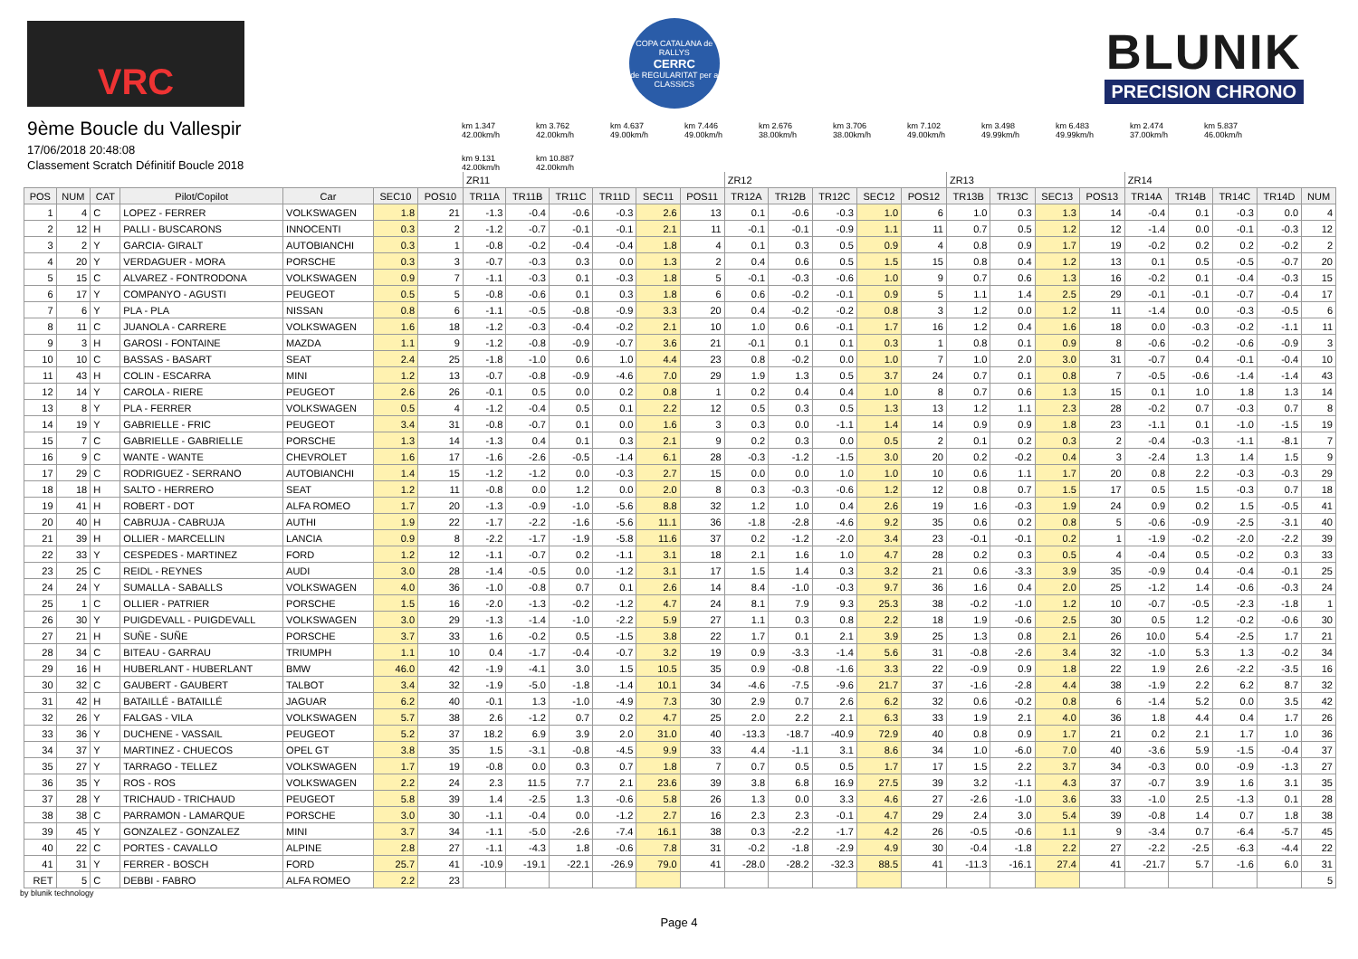VRC
COPA CATALANA de RALLYS
CERRC
de REGULARITAT per a CLASSICS
BLUNIK
PRECISION CHRONO
9ème Boucle du Vallespir
17/06/2018 20:48:08
Classement Scratch Définitif Boucle 2018
km 1.347 42.00km/h km 3.762 42.00km/h km 4.637 49.00km/h km 7.446 49.00km/h km 2.676 38.00km/h km 3.706 38.00km/h km 7.102 49.00km/h km 3.498 49.99km/h km 6.483 49.99km/h km 2.474 37.00km/h km 5.837 46.00km/h km 9.131 42.00km/h km 10.887 42.00km/h
| | | | | | | | ZR11 | | | | | | ZR12 | | | | | ZR13 | | | | ZR14 | | | | |
| --- | --- | --- | --- | --- | --- | --- | --- | --- | --- | --- | --- | --- | --- | --- | --- | --- | --- | --- | --- | --- | --- | --- | --- | --- | --- | --- |
| POS | NUM | CAT | Pilot/Copilot | Car | SEC10 | POS10 | TR11A | TR11B | TR11C | TR11D | SEC11 | POS11 | TR12A | TR12B | TR12C | SEC12 | POS12 | TR13B | TR13C | SEC13 | POS13 | TR14A | TR14B | TR14C | TR14D | NUM |
| 1 | 4 | C | LOPEZ - FERRER | VOLKSWAGEN | 1.8 | 21 | -1.3 | -0.4 | -0.6 | -0.3 | 2.6 | 13 | 0.1 | -0.6 | -0.3 | 1.0 | 6 | 1.0 | 0.3 | 1.3 | 14 | -0.4 | 0.1 | -0.3 | 0.0 | 4 |
| 2 | 12 | H | PALLI - BUSCARONS | INNOCENTI | 0.3 | 2 | -1.2 | -0.7 | -0.1 | -0.1 | 2.1 | 11 | -0.1 | -0.1 | -0.9 | 1.1 | 11 | 0.7 | 0.5 | 1.2 | 12 | -1.4 | 0.0 | -0.1 | -0.3 | 12 |
| 3 | 2 | Y | GARCIA- GIRALT | AUTOBIANCHI | 0.3 | 1 | -0.8 | -0.2 | -0.4 | -0.4 | 1.8 | 4 | 0.1 | 0.3 | 0.5 | 0.9 | 4 | 0.8 | 0.9 | 1.7 | 19 | -0.2 | 0.2 | 0.2 | -0.2 | 2 |
| 4 | 20 | Y | VERDAGUER - MORA | PORSCHE | 0.3 | 3 | -0.7 | -0.3 | 0.3 | 0.0 | 1.3 | 2 | 0.4 | 0.6 | 0.5 | 1.5 | 15 | 0.8 | 0.4 | 1.2 | 13 | 0.1 | 0.5 | -0.5 | -0.7 | 20 |
| 5 | 15 | C | ALVAREZ - FONTRODONA | VOLKSWAGEN | 0.9 | 7 | -1.1 | -0.3 | 0.1 | -0.3 | 1.8 | 5 | -0.1 | -0.3 | -0.6 | 1.0 | 9 | 0.7 | 0.6 | 1.3 | 16 | -0.2 | 0.1 | -0.4 | -0.3 | 15 |
| 6 | 17 | Y | COMPANYO - AGUSTI | PEUGEOT | 0.5 | 5 | -0.8 | -0.6 | 0.1 | 0.3 | 1.8 | 6 | 0.6 | -0.2 | -0.1 | 0.9 | 5 | 1.1 | 1.4 | 2.5 | 29 | -0.1 | -0.1 | -0.7 | -0.4 | 17 |
| 7 | 6 | Y | PLA - PLA | NISSAN | 0.8 | 6 | -1.1 | -0.5 | -0.8 | -0.9 | 3.3 | 20 | 0.4 | -0.2 | -0.2 | 0.8 | 3 | 1.2 | 0.0 | 1.2 | 11 | -1.4 | 0.0 | -0.3 | -0.5 | 6 |
| 8 | 11 | C | JUANOLA - CARRERE | VOLKSWAGEN | 1.6 | 18 | -1.2 | -0.3 | -0.4 | -0.2 | 2.1 | 10 | 1.0 | 0.6 | -0.1 | 1.7 | 16 | 1.2 | 0.4 | 1.6 | 18 | 0.0 | -0.3 | -0.2 | -1.1 | 11 |
| 9 | 3 | H | GAROSI - FONTAINE | MAZDA | 1.1 | 9 | -1.2 | -0.8 | -0.9 | -0.7 | 3.6 | 21 | -0.1 | 0.1 | 0.1 | 0.3 | 1 | 0.8 | 0.1 | 0.9 | 8 | -0.6 | -0.2 | -0.6 | -0.9 | 3 |
| 10 | 10 | C | BASSAS - BASART | SEAT | 2.4 | 25 | -1.8 | -1.0 | 0.6 | 1.0 | 4.4 | 23 | 0.8 | -0.2 | 0.0 | 1.0 | 7 | 1.0 | 2.0 | 3.0 | 31 | -0.7 | 0.4 | -0.1 | -0.4 | 10 |
| 11 | 43 | H | COLIN - ESCARRA | MINI | 1.2 | 13 | -0.7 | -0.8 | -0.9 | -4.6 | 7.0 | 29 | 1.9 | 1.3 | 0.5 | 3.7 | 24 | 0.7 | 0.1 | 0.8 | 7 | -0.5 | -0.6 | -1.4 | -1.4 | 43 |
| 12 | 14 | Y | CAROLA - RIERE | PEUGEOT | 2.6 | 26 | -0.1 | 0.5 | 0.0 | 0.2 | 0.8 | 1 | 0.2 | 0.4 | 0.4 | 1.0 | 8 | 0.7 | 0.6 | 1.3 | 15 | 0.1 | 1.0 | 1.8 | 1.3 | 14 |
| 13 | 8 | Y | PLA - FERRER | VOLKSWAGEN | 0.5 | 4 | -1.2 | -0.4 | 0.5 | 0.1 | 2.2 | 12 | 0.5 | 0.3 | 0.5 | 1.3 | 13 | 1.2 | 1.1 | 2.3 | 28 | -0.2 | 0.7 | -0.3 | 0.7 | 8 |
| 14 | 19 | Y | GABRIELLE - FRIC | PEUGEOT | 3.4 | 31 | -0.8 | -0.7 | 0.1 | 0.0 | 1.6 | 3 | 0.3 | 0.0 | -1.1 | 1.4 | 14 | 0.9 | 0.9 | 1.8 | 23 | -1.1 | 0.1 | -1.0 | -1.5 | 19 |
| 15 | 7 | C | GABRIELLE - GABRIELLE | PORSCHE | 1.3 | 14 | -1.3 | 0.4 | 0.1 | 0.3 | 2.1 | 9 | 0.2 | 0.3 | 0.0 | 0.5 | 2 | 0.1 | 0.2 | 0.3 | 2 | -0.4 | -0.3 | -1.1 | -8.1 | 7 |
| 16 | 9 | C | WANTE - WANTE | CHEVROLET | 1.6 | 17 | -1.6 | -2.6 | -0.5 | -1.4 | 6.1 | 28 | -0.3 | -1.2 | -1.5 | 3.0 | 20 | 0.2 | -0.2 | 0.4 | 3 | -2.4 | 1.3 | 1.4 | 1.5 | 9 |
| 17 | 29 | C | RODRIGUEZ - SERRANO | AUTOBIANCHI | 1.4 | 15 | -1.2 | -1.2 | 0.0 | -0.3 | 2.7 | 15 | 0.0 | 0.0 | 1.0 | 1.0 | 10 | 0.6 | 1.1 | 1.7 | 20 | 0.8 | 2.2 | -0.3 | -0.3 | 29 |
| 18 | 18 | H | SALTO - HERRERO | SEAT | 1.2 | 11 | -0.8 | 0.0 | 1.2 | 0.0 | 2.0 | 8 | 0.3 | -0.3 | -0.6 | 1.2 | 12 | 0.8 | 0.7 | 1.5 | 17 | 0.5 | 1.5 | -0.3 | 0.7 | 18 |
| 19 | 41 | H | ROBERT - DOT | ALFA ROMEO | 1.7 | 20 | -1.3 | -0.9 | -1.0 | -5.6 | 8.8 | 32 | 1.2 | 1.0 | 0.4 | 2.6 | 19 | 1.6 | -0.3 | 1.9 | 24 | 0.9 | 0.2 | 1.5 | -0.5 | 41 |
| 20 | 40 | H | CABRUJA - CABRUJA | AUTHI | 1.9 | 22 | -1.7 | -2.2 | -1.6 | -5.6 | 11.1 | 36 | -1.8 | -2.8 | -4.6 | 9.2 | 35 | 0.6 | 0.2 | 0.8 | 5 | -0.6 | -0.9 | -2.5 | -3.1 | 40 |
| 21 | 39 | H | OLLIER - MARCELLIN | LANCIA | 0.9 | 8 | -2.2 | -1.7 | -1.9 | -5.8 | 11.6 | 37 | 0.2 | -1.2 | -2.0 | 3.4 | 23 | -0.1 | -0.1 | 0.2 | 1 | -1.9 | -0.2 | -2.0 | -2.2 | 39 |
| 22 | 33 | Y | CESPEDES - MARTINEZ | FORD | 1.2 | 12 | -1.1 | -0.7 | 0.2 | -1.1 | 3.1 | 18 | 2.1 | 1.6 | 1.0 | 4.7 | 28 | 0.2 | 0.3 | 0.5 | 4 | -0.4 | 0.5 | -0.2 | 0.3 | 33 |
| 23 | 25 | C | REIDL - REYNES | AUDI | 3.0 | 28 | -1.4 | -0.5 | 0.0 | -1.2 | 3.1 | 17 | 1.5 | 1.4 | 0.3 | 3.2 | 21 | 0.6 | -3.3 | 3.9 | 35 | -0.9 | 0.4 | -0.4 | -0.1 | 25 |
| 24 | 24 | Y | SUMALLA - SABALLS | VOLKSWAGEN | 4.0 | 36 | -1.0 | -0.8 | 0.7 | 0.1 | 2.6 | 14 | 8.4 | -1.0 | -0.3 | 9.7 | 36 | 1.6 | 0.4 | 2.0 | 25 | -1.2 | 1.4 | -0.6 | -0.3 | 24 |
| 25 | 1 | C | OLLIER - PATRIER | PORSCHE | 1.5 | 16 | -2.0 | -1.3 | -0.2 | -1.2 | 4.7 | 24 | 8.1 | 7.9 | 9.3 | 25.3 | 38 | -0.2 | -1.0 | 1.2 | 10 | -0.7 | -0.5 | -2.3 | -1.8 | 1 |
| 26 | 30 | Y | PUIGDEVALL - PUIGDEVALL | VOLKSWAGEN | 3.0 | 29 | -1.3 | -1.4 | -1.0 | -2.2 | 5.9 | 27 | 1.1 | 0.3 | 0.8 | 2.2 | 18 | 1.9 | -0.6 | 2.5 | 30 | 0.5 | 1.2 | -0.2 | -0.6 | 30 |
| 27 | 21 | H | SUÑE - SUÑE | PORSCHE | 3.7 | 33 | 1.6 | -0.2 | 0.5 | -1.5 | 3.8 | 22 | 1.7 | 0.1 | 2.1 | 3.9 | 25 | 1.3 | 0.8 | 2.1 | 26 | 10.0 | 5.4 | -2.5 | 1.7 | 21 |
| 28 | 34 | C | BITEAU - GARRAU | TRIUMPH | 1.1 | 10 | 0.4 | -1.7 | -0.4 | -0.7 | 3.2 | 19 | 0.9 | -3.3 | -1.4 | 5.6 | 31 | -0.8 | -2.6 | 3.4 | 32 | -1.0 | 5.3 | 1.3 | -0.2 | 34 |
| 29 | 16 | H | HUBERLANT - HUBERLANT | BMW | 46.0 | 42 | -1.9 | -4.1 | 3.0 | 1.5 | 10.5 | 35 | 0.9 | -0.8 | -1.6 | 3.3 | 22 | -0.9 | 0.9 | 1.8 | 22 | 1.9 | 2.6 | -2.2 | -3.5 | 16 |
| 30 | 32 | C | GAUBERT - GAUBERT | TALBOT | 3.4 | 32 | -1.9 | -5.0 | -1.8 | -1.4 | 10.1 | 34 | -4.6 | -7.5 | -9.6 | 21.7 | 37 | -1.6 | -2.8 | 4.4 | 38 | -1.9 | 2.2 | 6.2 | 8.7 | 32 |
| 31 | 42 | H | BATAILLÉ - BATAILLÉ | JAGUAR | 6.2 | 40 | -0.1 | 1.3 | -1.0 | -4.9 | 7.3 | 30 | 2.9 | 0.7 | 2.6 | 6.2 | 32 | 0.6 | -0.2 | 0.8 | 6 | -1.4 | 5.2 | 0.0 | 3.5 | 42 |
| 32 | 26 | Y | FALGAS - VILA | VOLKSWAGEN | 5.7 | 38 | 2.6 | -1.2 | 0.7 | 0.2 | 4.7 | 25 | 2.0 | 2.2 | 2.1 | 6.3 | 33 | 1.9 | 2.1 | 4.0 | 36 | 1.8 | 4.4 | 0.4 | 1.7 | 26 |
| 33 | 36 | Y | DUCHENE - VASSAIL | PEUGEOT | 5.2 | 37 | 18.2 | 6.9 | 3.9 | 2.0 | 31.0 | 40 | -13.3 | -18.7 | -40.9 | 72.9 | 40 | 0.8 | 0.9 | 1.7 | 21 | 0.2 | 2.1 | 1.7 | 1.0 | 36 |
| 34 | 37 | Y | MARTINEZ - CHUECOS | OPEL GT | 3.8 | 35 | 1.5 | -3.1 | -0.8 | -4.5 | 9.9 | 33 | 4.4 | -1.1 | 3.1 | 8.6 | 34 | 1.0 | -6.0 | 7.0 | 40 | -3.6 | 5.9 | -1.5 | -0.4 | 37 |
| 35 | 27 | Y | TARRAGO - TELLEZ | VOLKSWAGEN | 1.7 | 19 | -0.8 | 0.0 | 0.3 | 0.7 | 1.8 | 7 | 0.7 | 0.5 | 0.5 | 1.7 | 17 | 1.5 | 2.2 | 3.7 | 34 | -0.3 | 0.0 | -0.9 | -1.3 | 27 |
| 36 | 35 | Y | ROS - ROS | VOLKSWAGEN | 2.2 | 24 | 2.3 | 11.5 | 7.7 | 2.1 | 23.6 | 39 | 3.8 | 6.8 | 16.9 | 27.5 | 39 | 3.2 | -1.1 | 4.3 | 37 | -0.7 | 3.9 | 1.6 | 3.1 | 35 |
| 37 | 28 | Y | TRICHAUD - TRICHAUD | PEUGEOT | 5.8 | 39 | 1.4 | -2.5 | 1.3 | -0.6 | 5.8 | 26 | 1.3 | 0.0 | 3.3 | 4.6 | 27 | -2.6 | -1.0 | 3.6 | 33 | -1.0 | 2.5 | -1.3 | 0.1 | 28 |
| 38 | 38 | C | PARRAMON - LAMARQUE | PORSCHE | 3.0 | 30 | -1.1 | -0.4 | 0.0 | -1.2 | 2.7 | 16 | 2.3 | 2.3 | -0.1 | 4.7 | 29 | 2.4 | 3.0 | 5.4 | 39 | -0.8 | 1.4 | 0.7 | 1.8 | 38 |
| 39 | 45 | Y | GONZALEZ - GONZALEZ | MINI | 3.7 | 34 | -1.1 | -5.0 | -2.6 | -7.4 | 16.1 | 38 | 0.3 | -2.2 | -1.7 | 4.2 | 26 | -0.5 | -0.6 | 1.1 | 9 | -3.4 | 0.7 | -6.4 | -5.7 | 45 |
| 40 | 22 | C | PORTES - CAVALLO | ALPINE | 2.8 | 27 | -1.1 | -4.3 | 1.8 | -0.6 | 7.8 | 31 | -0.2 | -1.8 | -2.9 | 4.9 | 30 | -0.4 | -1.8 | 2.2 | 27 | -2.2 | -2.5 | -6.3 | -4.4 | 22 |
| 41 | 31 | Y | FERRER - BOSCH | FORD | 25.7 | 41 | -10.9 | -19.1 | -22.1 | -26.9 | 79.0 | 41 | -28.0 | -28.2 | -32.3 | 88.5 | 41 | -11.3 | -16.1 | 27.4 | 41 | -21.7 | 5.7 | -1.6 | 6.0 | 31 |
| RET | 5 | C | DEBBI - FABRO | ALFA ROMEO | 2.2 | 23 | | | | | | | | | | | | | | | | | | | | 5 |
by blunik technology
Page 4